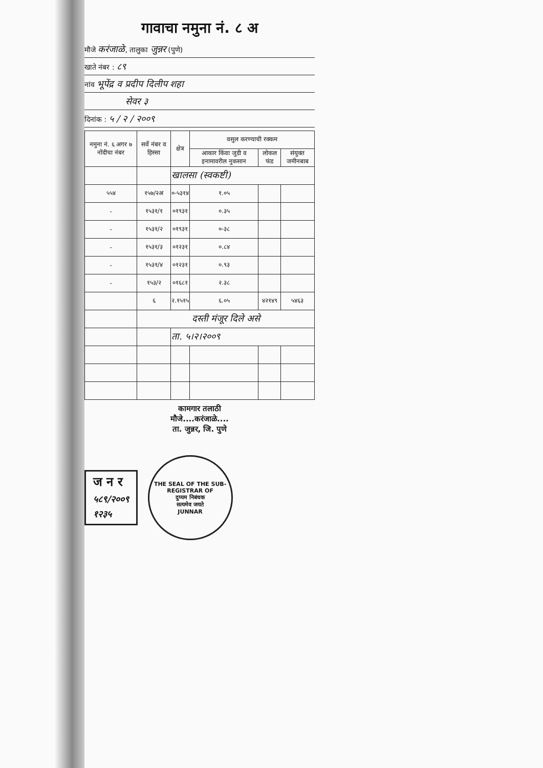गावाचा नमुना नं. ८ अ
मौजे करंजाळे, तालुका जुन्नर (पुणे)
खाते नंबर : ८९
नांव भूपेंद्र व प्रदीप दिलीप शहा
सेवर ३
दिनांक : ५ / २ / २००९
| नमुना नं. ६ अगर ७ नोंदीचा नंबर | सर्वे नंबर व हिस्सा | क्षेत्र | वसुल करण्याची रक्कम | | |
| --- | --- | --- | --- | --- | --- |
| | | | आकार किंवा जुडी व इनामावरील नुकसान | लोकल फंड | संयुक्त जमीनबाब |
| | | खालसा (स्वकष्टी) | | | |
| ५५४ | १५७/२अ | ०-५३१४ | १.०५ | | |
| - | १५३१/१ | ०१९३१ | ०.३५ | | |
| - | १५३१/२ | ०१९३१ | ०-३८ | | |
| - | १५३१/३ | ०१२३१ | ०.८४ | | |
| - | १५३१/४ | ०१२३१ | ०.९३ | | |
| - | १५३/२ | ०१६८१ | २.३८ | | |
| | ६ | २.१५१५ | ६.०५ | ४२१४९ | ५४६३ |
| | दस्ती मंजूर दिले असे | | | | |
| | | ता. ५।२।२००९ | | | |
कामगार तलाठी
मौजे....करंजाळे....
ता. जुन्नर, जि. पुणे
ज न र
५८९/२००९
१२३५
THE SEAL OF THE SUB-REGISTRAR OF
दुय्यम निबंधक
सत्यमेव जयते
JUNNAR